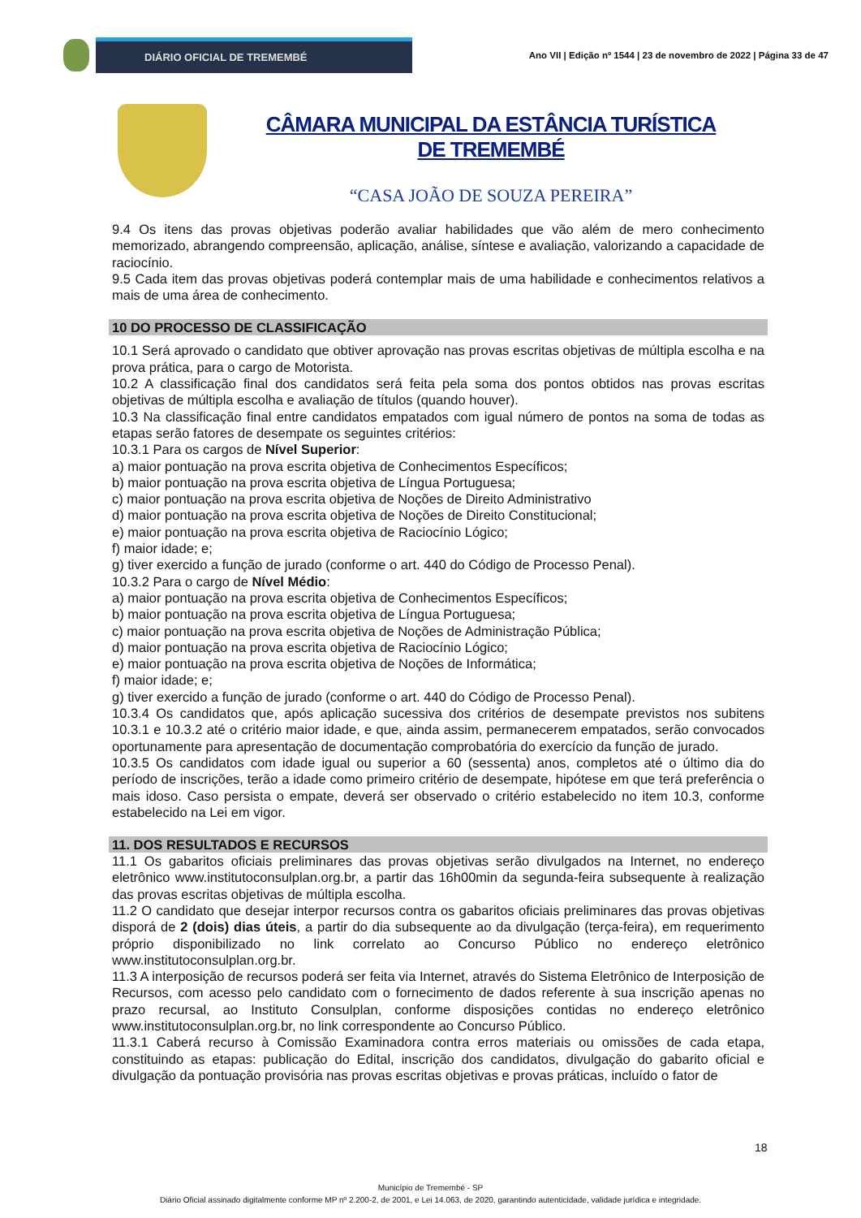DIÁRIO OFICIAL DE TREMEMBÉ
Ano VII | Edição nº 1544 | 23 de novembro de 2022 | Página 33 de 47
CÂMARA MUNICIPAL DA ESTÂNCIA TURÍSTICA DE TREMEMBÉ
“CASA JOÃO DE SOUZA PEREIRA”
9.4 Os itens das provas objetivas poderão avaliar habilidades que vão além de mero conhecimento memorizado, abrangendo compreensão, aplicação, análise, síntese e avaliação, valorizando a capacidade de raciocínio.
9.5 Cada item das provas objetivas poderá contemplar mais de uma habilidade e conhecimentos relativos a mais de uma área de conhecimento.
10 DO PROCESSO DE CLASSIFICAÇÃO
10.1 Será aprovado o candidato que obtiver aprovação nas provas escritas objetivas de múltipla escolha e na prova prática, para o cargo de Motorista.
10.2 A classificação final dos candidatos será feita pela soma dos pontos obtidos nas provas escritas objetivas de múltipla escolha e avaliação de títulos (quando houver).
10.3 Na classificação final entre candidatos empatados com igual número de pontos na soma de todas as etapas serão fatores de desempate os seguintes critérios:
10.3.1 Para os cargos de Nível Superior:
a) maior pontuação na prova escrita objetiva de Conhecimentos Específicos;
b) maior pontuação na prova escrita objetiva de Língua Portuguesa;
c) maior pontuação na prova escrita objetiva de Noções de Direito Administrativo
d) maior pontuação na prova escrita objetiva de Noções de Direito Constitucional;
e) maior pontuação na prova escrita objetiva de Raciocínio Lógico;
f) maior idade; e;
g) tiver exercido a função de jurado (conforme o art. 440 do Código de Processo Penal).
10.3.2 Para o cargo de Nível Médio:
a) maior pontuação na prova escrita objetiva de Conhecimentos Específicos;
b) maior pontuação na prova escrita objetiva de Língua Portuguesa;
c) maior pontuação na prova escrita objetiva de Noções de Administração Pública;
d) maior pontuação na prova escrita objetiva de Raciocínio Lógico;
e) maior pontuação na prova escrita objetiva de Noções de Informática;
f) maior idade; e;
g) tiver exercido a função de jurado (conforme o art. 440 do Código de Processo Penal).
10.3.4 Os candidatos que, após aplicação sucessiva dos critérios de desempate previstos nos subitens 10.3.1 e 10.3.2 até o critério maior idade, e que, ainda assim, permanecerem empatados, serão convocados oportunamente para apresentação de documentação comprobatória do exercício da função de jurado.
10.3.5 Os candidatos com idade igual ou superior a 60 (sessenta) anos, completos até o último dia do período de inscrições, terão a idade como primeiro critério de desempate, hipótese em que terá preferência o mais idoso. Caso persista o empate, deverá ser observado o critério estabelecido no item 10.3, conforme estabelecido na Lei em vigor.
11. DOS RESULTADOS E RECURSOS
11.1 Os gabaritos oficiais preliminares das provas objetivas serão divulgados na Internet, no endereço eletrônico www.institutoconsulplan.org.br, a partir das 16h00min da segunda-feira subsequente à realização das provas escritas objetivas de múltipla escolha.
11.2 O candidato que desejar interpor recursos contra os gabaritos oficiais preliminares das provas objetivas disporá de 2 (dois) dias úteis, a partir do dia subsequente ao da divulgação (terça-feira), em requerimento próprio disponibilizado no link correlato ao Concurso Público no endereço eletrônico www.institutoconsulplan.org.br.
11.3 A interposição de recursos poderá ser feita via Internet, através do Sistema Eletrônico de Interposição de Recursos, com acesso pelo candidato com o fornecimento de dados referente à sua inscrição apenas no prazo recursal, ao Instituto Consulplan, conforme disposições contidas no endereço eletrônico www.institutoconsulplan.org.br, no link correspondente ao Concurso Público.
11.3.1 Caberá recurso à Comissão Examinadora contra erros materiais ou omissões de cada etapa, constituindo as etapas: publicação do Edital, inscrição dos candidatos, divulgação do gabarito oficial e divulgação da pontuação provisória nas provas escritas objetivas e provas práticas, incluído o fator de
18
Município de Tremembé - SP
Diário Oficial assinado digitalmente conforme MP nº 2.200-2, de 2001, e Lei 14.063, de 2020, garantindo autenticidade, validade jurídica e integridade.